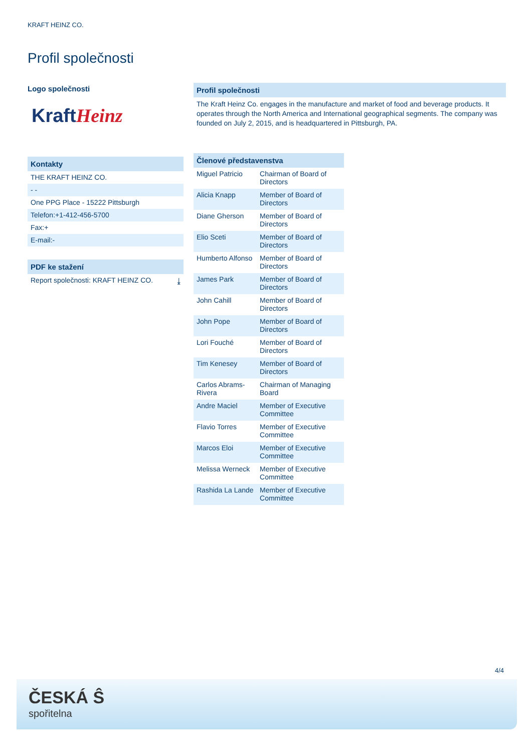KRAFT HEINZ CO.
Profil společnosti
Logo společnosti
Kraft Heinz
Kontakty
THE KRAFT HEINZ CO.
- -
One PPG Place - 15222 Pittsburgh
Telefon:+1-412-456-5700
Fax:+
E-mail:-
PDF ke stažení
Report společnosti: KRAFT HEINZ CO. ⤓
Profil společnosti
The Kraft Heinz Co. engages in the manufacture and market of food and beverage products. It operates through the North America and International geographical segments. The company was founded on July 2, 2015, and is headquartered in Pittsburgh, PA.
Členové představenstva
| Miguel Patricio | Chairman of Board of Directors |
| Alicia Knapp | Member of Board of Directors |
| Diane Gherson | Member of Board of Directors |
| Elio Sceti | Member of Board of Directors |
| Humberto Alfonso | Member of Board of Directors |
| James Park | Member of Board of Directors |
| John Cahill | Member of Board of Directors |
| John Pope | Member of Board of Directors |
| Lori Fouché | Member of Board of Directors |
| Tim Kenesey | Member of Board of Directors |
| Carlos Abrams-Rivera | Chairman of Managing Board |
| Andre Maciel | Member of Executive Committee |
| Flavio Torres | Member of Executive Committee |
| Marcos Eloi | Member of Executive Committee |
| Melissa Werneck | Member of Executive Committee |
| Rashida La Lande | Member of Executive Committee |
4/4
ČESKÁ Ŝ
spořitelna